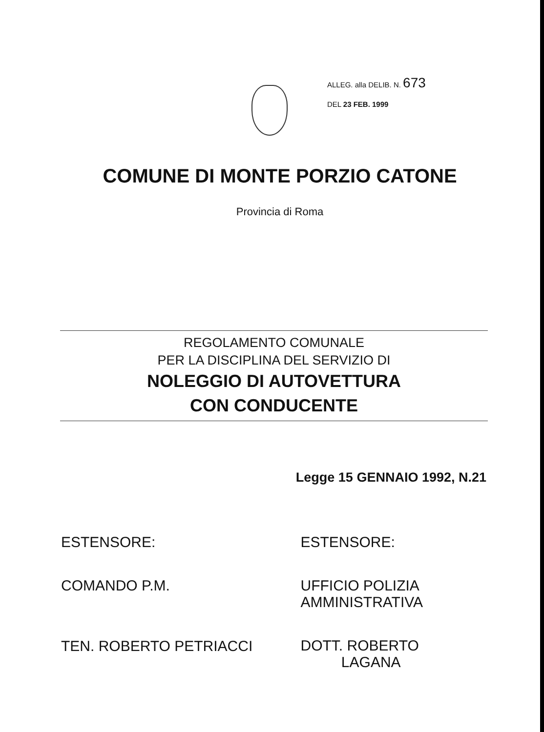ALLEG. alla DELIB. N. 673
DEL 23 FEB. 1999
COMUNE DI MONTE PORZIO CATONE
Provincia di Roma
REGOLAMENTO COMUNALE
PER LA DISCIPLINA DEL SERVIZIO DI
NOLEGGIO DI AUTOVETTURA
CON CONDUCENTE
Legge 15 GENNAIO 1992, N.21
ESTENSORE:
COMANDO P.M.
TEN. ROBERTO PETRIACCI
ESTENSORE:
UFFICIO POLIZIA
AMMINISTRATIVA
DOTT. ROBERTO
LAGANA